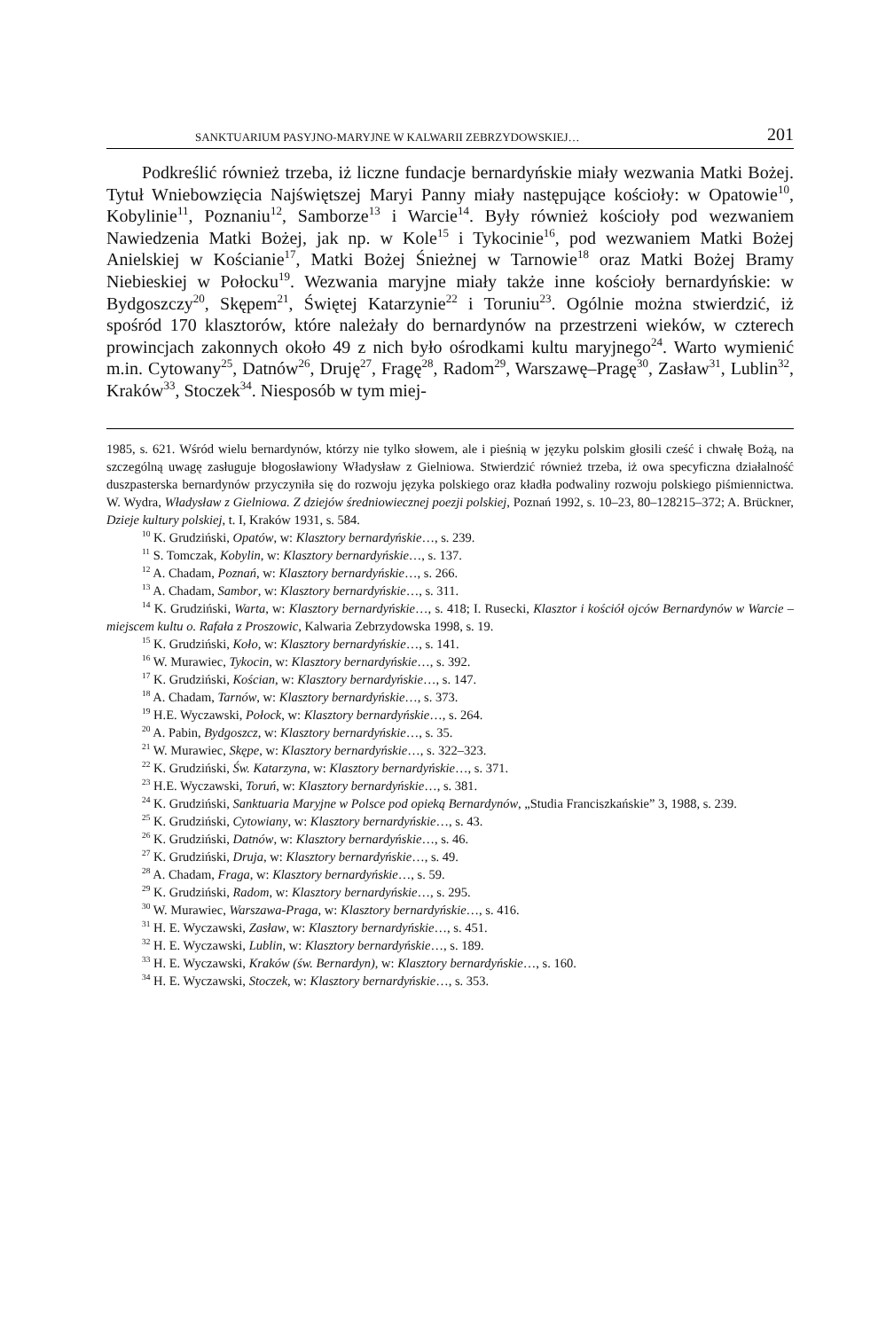SANKTUARIUM PASYJNO-MARYJNE W KALWARII ZEBRZYDOWSKIEJ… 201
Podkreślić również trzeba, iż liczne fundacje bernardyńskie miały wezwania Matki Bożej. Tytuł Wniebowzięcia Najświętszej Maryi Panny miały następujące kościoły: w Opatowie<sup>10</sup>, Kobylinie<sup>11</sup>, Poznaniu<sup>12</sup>, Samborze<sup>13</sup> i Warcie<sup>14</sup>. Były również kościoły pod wezwaniem Nawiedzenia Matki Bożej, jak np. w Kole<sup>15</sup> i Tykocinie<sup>16</sup>, pod wezwaniem Matki Bożej Anielskiej w Kościanie<sup>17</sup>, Matki Bożej Śnieżnej w Tarnowie<sup>18</sup> oraz Matki Bożej Bramy Niebieskiej w Połocku<sup>19</sup>. Wezwania maryjne miały także inne kościoły bernardyńskie: w Bydgoszczy<sup>20</sup>, Skępem<sup>21</sup>, Świętej Katarzynie<sup>22</sup> i Toruniu<sup>23</sup>. Ogólnie można stwierdzić, iż spośród 170 klasztorów, które należały do bernardynów na przestrzeni wieków, w czterech prowincjach zakonnych około 49 z nich było ośrodkami kultu maryjnego<sup>24</sup>. Warto wymienić m.in. Cytowany<sup>25</sup>, Datnów<sup>26</sup>, Druję<sup>27</sup>, Fragę<sup>28</sup>, Radom<sup>29</sup>, Warszawę–Pragę<sup>30</sup>, Zasław<sup>31</sup>, Lublin<sup>32</sup>, Kraków<sup>33</sup>, Stoczek<sup>34</sup>. Niesposób w tym miej-
1985, s. 621. Wśród wielu bernardynów, którzy nie tylko słowem, ale i pieśnią w języku polskim głosili cześć i chwałę Bożą, na szczególną uwagę zasługuje błogosławiony Władysław z Gielniowa. Stwierdzić również trzeba, iż owa specyficzna działalność duszpasterska bernardynów przyczyniła się do rozwoju języka polskiego oraz kładła podwaliny rozwoju polskiego piśmiennictwa. W. Wydra, Władysław z Gielniowa. Z dziejów średniowiecznej poezji polskiej, Poznań 1992, s. 10–23, 80–128215–372; A. Brückner, Dzieje kultury polskiej, t. I, Kraków 1931, s. 584.
<sup>10</sup> K. Grudziński, Opatów, w: Klasztory bernardyńskie…, s. 239.
<sup>11</sup> S. Tomczak, Kobylin, w: Klasztory bernardyńskie…, s. 137.
<sup>12</sup> A. Chadam, Poznań, w: Klasztory bernardyńskie…, s. 266.
<sup>13</sup> A. Chadam, Sambor, w: Klasztory bernardyńskie…, s. 311.
<sup>14</sup> K. Grudziński, Warta, w: Klasztory bernardyńskie…, s. 418; I. Rusecki, Klasztor i kościół ojców Bernardynów w Warcie – miejscem kultu o. Rafała z Proszowic, Kalwaria Zebrzydowska 1998, s. 19.
<sup>15</sup> K. Grudziński, Koło, w: Klasztory bernardyńskie…, s. 141.
<sup>16</sup> W. Murawiec, Tykocin, w: Klasztory bernardyńskie…, s. 392.
<sup>17</sup> K. Grudziński, Kościan, w: Klasztory bernardyńskie…, s. 147.
<sup>18</sup> A. Chadam, Tarnów, w: Klasztory bernardyńskie…, s. 373.
<sup>19</sup> H.E. Wyczawski, Połock, w: Klasztory bernardyńskie…, s. 264.
<sup>20</sup> A. Pabin, Bydgoszcz, w: Klasztory bernardyńskie…, s. 35.
<sup>21</sup> W. Murawiec, Skępe, w: Klasztory bernardyńskie…, s. 322–323.
<sup>22</sup> K. Grudziński, Św. Katarzyna, w: Klasztory bernardyńskie…, s. 371.
<sup>23</sup> H.E. Wyczawski, Toruń, w: Klasztory bernardyńskie…, s. 381.
<sup>24</sup> K. Grudziński, Sanktuaria Maryjne w Polsce pod opieką Bernardynów, „Studia Franciszkańskie” 3, 1988, s. 239.
<sup>25</sup> K. Grudziński, Cytowiany, w: Klasztory bernardyńskie…, s. 43.
<sup>26</sup> K. Grudziński, Datnów, w: Klasztory bernardyńskie…, s. 46.
<sup>27</sup> K. Grudziński, Druja, w: Klasztory bernardyńskie…, s. 49.
<sup>28</sup> A. Chadam, Fraga, w: Klasztory bernardyńskie…, s. 59.
<sup>29</sup> K. Grudziński, Radom, w: Klasztory bernardyńskie…, s. 295.
<sup>30</sup> W. Murawiec, Warszawa-Praga, w: Klasztory bernardyńskie…, s. 416.
<sup>31</sup> H. E. Wyczawski, Zasław, w: Klasztory bernardyńskie…, s. 451.
<sup>32</sup> H. E. Wyczawski, Lublin, w: Klasztory bernardyńskie…, s. 189.
<sup>33</sup> H. E. Wyczawski, Kraków (św. Bernardyn), w: Klasztory bernardyńskie…, s. 160.
<sup>34</sup> H. E. Wyczawski, Stoczek, w: Klasztory bernardyńskie…, s. 353.